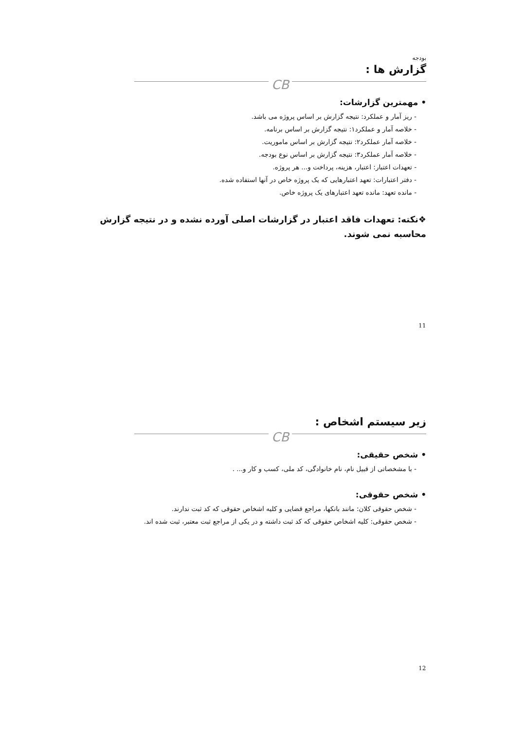بودجه
گزارش ها :
CB
• مهمترین گزارشات:
- ریز آمار و عملکرد: نتیجه گزارش بر اساس پروژه می باشد.
- خلاصه آمار و عملکرد۱: نتیجه گزارش بر اساس برنامه.
- خلاصه آمار عملکرد۲: نتیجه گزارش بر اساس ماموریت.
- خلاصه آمار عملکرد۳: نتیجه گزارش بر اساس نوع بودجه.
- تعهدات اعتبار: اعتبار، هزینه، پرداخت و... هر پروژه.
- دفتر اعتبارات: تعهد اعتبارهایی که یک پروژه خاص در آنها استفاده شده.
- مانده تعهد: مانده تعهد اعتبارهای یک پروژه خاص.
❖نکته: تعهدات فاقد اعتبار در گزارشات اصلی آورده نشده و در نتیجه گزارش محاسبه نمی شوند.
11
زیر سیستم اشخاص :
CB
• شخص حقیقی:
- با مشخصاتی از قبیل نام، نام خانوادگی، کد ملی، کسب و کار و... .
• شخص حقوقی:
- شخص حقوقی کلان: مانند بانکها، مراجع قضایی و کلیه اشخاص حقوقی که کد ثبت ندارند.
- شخص حقوقی: کلیه اشخاص حقوقی که کد ثبت داشته و در یکی از مراجع ثبت معتبر، ثبت شده اند.
12